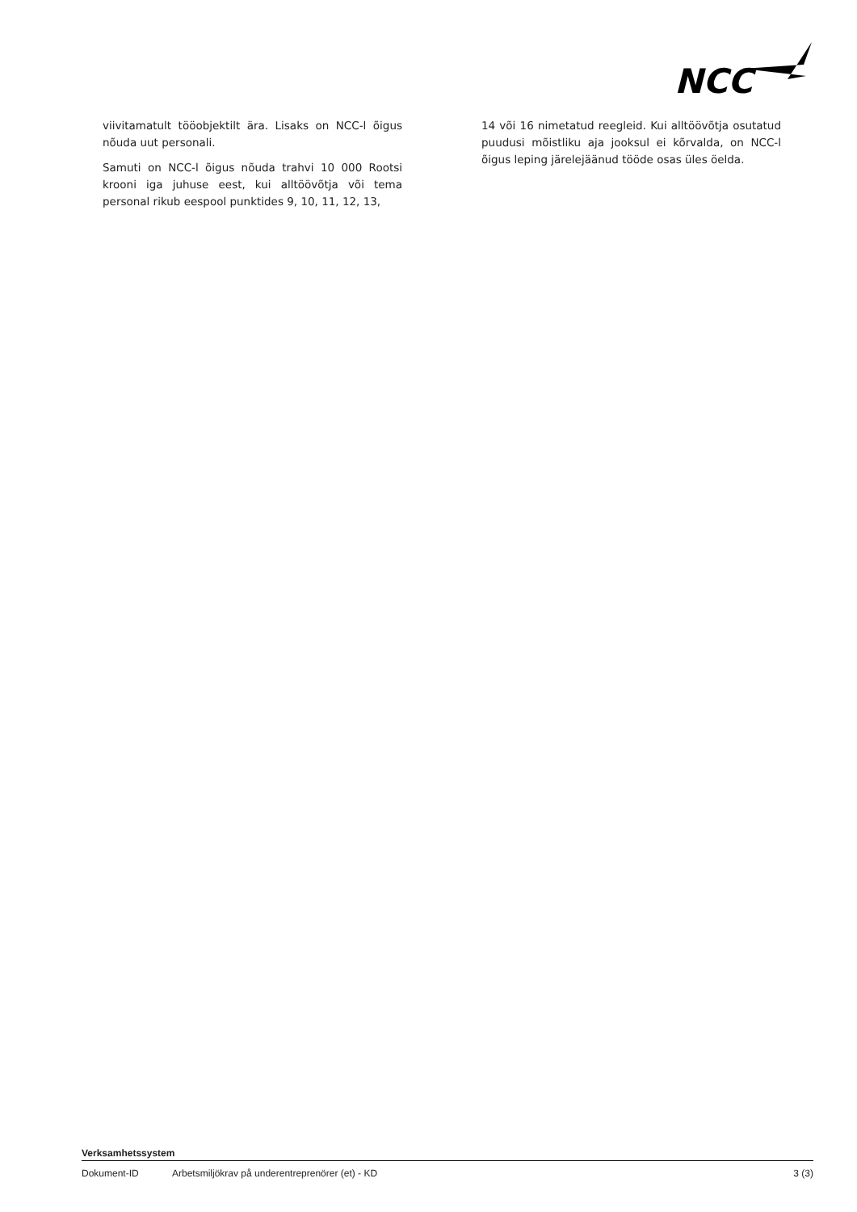NCC
viivitamatult tööobjektilt ära. Lisaks on NCC-l õigus nõuda uut personali.
Samuti on NCC-l õigus nõuda trahvi 10 000 Rootsi krooni iga juhuse eest, kui alltöövõtja või tema personal rikub eespool punktides 9, 10, 11, 12, 13,
14 või 16 nimetatud reegleid. Kui alltöövõtja osutatud puudusi mõistliku aja jooksul ei kõrvalda, on NCC-l õigus leping järelejäänud tööde osas üles öelda.
Verksamhetssystem
Dokument-ID Arbetsmiljökrav på underentreprenörer (et) - KD 3 (3)